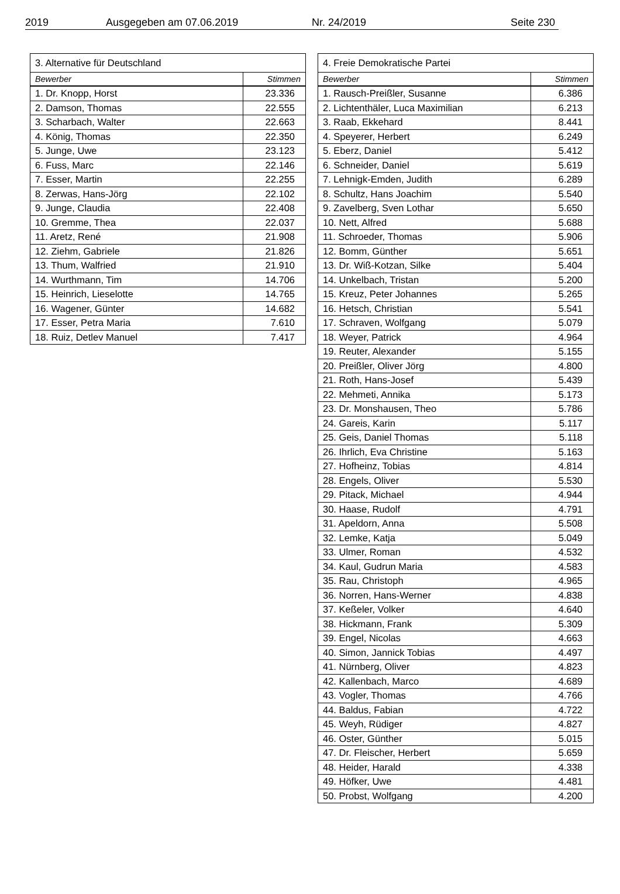2019 Ausgegeben am 07.06.2019 Nr. 24/2019 Seite 230
| 3. Alternative für Deutschland | |
| --- | --- |
| Bewerber | Stimmen |
| 1. Dr. Knopp, Horst | 23.336 |
| 2. Damson, Thomas | 22.555 |
| 3. Scharbach, Walter | 22.663 |
| 4. König, Thomas | 22.350 |
| 5. Junge, Uwe | 23.123 |
| 6. Fuss, Marc | 22.146 |
| 7. Esser, Martin | 22.255 |
| 8. Zerwas, Hans-Jörg | 22.102 |
| 9. Junge, Claudia | 22.408 |
| 10. Gremme, Thea | 22.037 |
| 11. Aretz, René | 21.908 |
| 12. Ziehm, Gabriele | 21.826 |
| 13. Thum, Walfried | 21.910 |
| 14. Wurthmann, Tim | 14.706 |
| 15. Heinrich, Lieselotte | 14.765 |
| 16. Wagener, Günter | 14.682 |
| 17. Esser, Petra Maria | 7.610 |
| 18. Ruiz, Detlev Manuel | 7.417 |
| 4. Freie Demokratische Partei | |
| --- | --- |
| Bewerber | Stimmen |
| 1. Rausch-Preißler, Susanne | 6.386 |
| 2. Lichtenthäler, Luca Maximilian | 6.213 |
| 3. Raab, Ekkehard | 8.441 |
| 4. Speyerer, Herbert | 6.249 |
| 5. Eberz, Daniel | 5.412 |
| 6. Schneider, Daniel | 5.619 |
| 7. Lehnigk-Emden, Judith | 6.289 |
| 8. Schultz, Hans Joachim | 5.540 |
| 9. Zavelberg, Sven Lothar | 5.650 |
| 10. Nett, Alfred | 5.688 |
| 11. Schroeder, Thomas | 5.906 |
| 12. Bomm, Günther | 5.651 |
| 13. Dr. Wiß-Kotzan, Silke | 5.404 |
| 14. Unkelbach, Tristan | 5.200 |
| 15. Kreuz, Peter Johannes | 5.265 |
| 16. Hetsch, Christian | 5.541 |
| 17. Schraven, Wolfgang | 5.079 |
| 18. Weyer, Patrick | 4.964 |
| 19. Reuter, Alexander | 5.155 |
| 20. Preißler, Oliver Jörg | 4.800 |
| 21. Roth, Hans-Josef | 5.439 |
| 22. Mehmeti, Annika | 5.173 |
| 23. Dr. Monshausen, Theo | 5.786 |
| 24. Gareis, Karin | 5.117 |
| 25. Geis, Daniel Thomas | 5.118 |
| 26. Ihrlich, Eva Christine | 5.163 |
| 27. Hofheinz, Tobias | 4.814 |
| 28. Engels, Oliver | 5.530 |
| 29. Pitack, Michael | 4.944 |
| 30. Haase, Rudolf | 4.791 |
| 31. Apeldorn, Anna | 5.508 |
| 32. Lemke, Katja | 5.049 |
| 33. Ulmer, Roman | 4.532 |
| 34. Kaul, Gudrun Maria | 4.583 |
| 35. Rau, Christoph | 4.965 |
| 36. Norren, Hans-Werner | 4.838 |
| 37. Keßeler, Volker | 4.640 |
| 38. Hickmann, Frank | 5.309 |
| 39. Engel, Nicolas | 4.663 |
| 40. Simon, Jannick Tobias | 4.497 |
| 41. Nürnberg, Oliver | 4.823 |
| 42. Kallenbach, Marco | 4.689 |
| 43. Vogler, Thomas | 4.766 |
| 44. Baldus, Fabian | 4.722 |
| 45. Weyh, Rüdiger | 4.827 |
| 46. Oster, Günther | 5.015 |
| 47. Dr. Fleischer, Herbert | 5.659 |
| 48. Heider, Harald | 4.338 |
| 49. Höfker, Uwe | 4.481 |
| 50. Probst, Wolfgang | 4.200 |